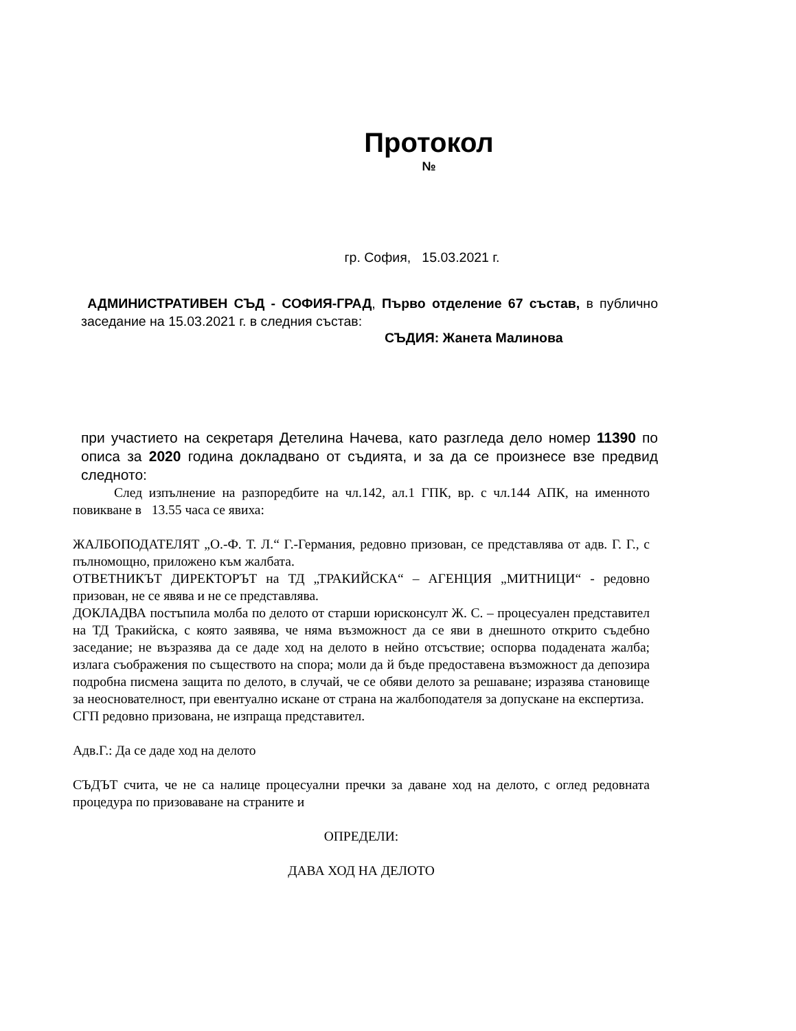Протокол
№
гр. София, 15.03.2021 г.
АДМИНИСТРАТИВЕН СЪД - СОФИЯ-ГРАД, Първо отделение 67 състав, в публично заседание на 15.03.2021 г. в следния състав:
СЪДИЯ: Жанета Малинова
при участието на секретаря Детелина Начева, като разгледа дело номер 11390 по описа за 2020 година докладвано от съдията, и за да се произнесе взе предвид следното:
След изпълнение на разпоредбите на чл.142, ал.1 ГПК, вр. с чл.144 АПК, на именното повикване в 13.55 часа се явиха:
ЖАЛБОПОДАТЕЛЯТ „О.-Ф. Т. Л.“ Г.-Германия, редовно призован, се представлява от адв. Г. Г., с пълномощно, приложено към жалбата.
ОТВЕТНИКЪТ ДИРЕКТОРЪТ на ТД „ТРАКИЙСКА“ – АГЕНЦИЯ „МИТНИЦИ“ - редовно призован, не се явява и не се представлява.
ДОКЛАДВА постъпила молба по делото от старши юрисконсулт Ж. С. – процесуален представител на ТД Тракийска, с която заявява, че няма възможност да се яви в днешното открито съдебно заседание; не възразява да се даде ход на делото в нейно отсъствие; оспорва подадената жалба; излага съображения по съществото на спора; моли да й бъде предоставена възможност да депозира подробна писмена защита по делото, в случай, че се обяви делото за решаване; изразява становище за неоснователност, при евентуално искане от страна на жалбоподателя за допускане на експертиза.
СГП редовно призована, не изпраща представител.
Адв.Г.: Да се даде ход на делото
СЪДЪТ счита, че не са налице процесуални пречки за даване ход на делото, с оглед редовната процедура по призоваване на страните и
ОПРЕДЕЛИ:
ДАВА ХОД НА ДЕЛОТО